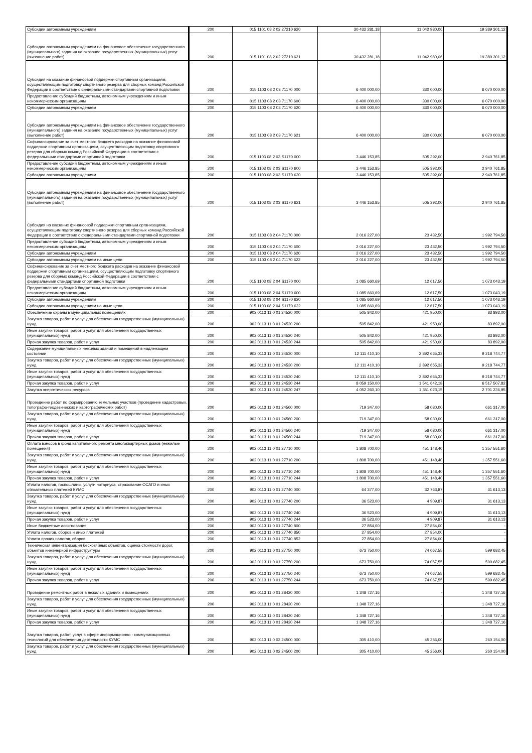| Субсидии автономным учреждениям | 200 | 015 1101 08 2 02 27210 620 | 30 432 281,18 | 11 042 980,06 | 19 389 301,12 |
| Субсидии автономным учреждениям на финансовое обеспечение государственного (муниципального) задания на оказание государственных (муниципальных) услуг (выполнение работ) | 200 | 015 1101 08 2 02 27210 621 | 30 432 281,18 | 11 042 980,06 | 19 389 301,12 |
| Субсидия на оказание финансовой поддержки спортивным организациям, осуществляющим подготовку спортивного резерва для сборных команд Российской Федерации в соответствие с федеральными стандартами спортивной подготовки | 200 | 015 1103 08 2 03 71170 000 | 6 400 000,00 | 330 000,00 | 6 070 000,00 |
| Предоставление субсидий бюджетным, автономным учреждениям и иным некоммерческим организациям | 200 | 015 1103 08 2 03 71170 600 | 6 400 000,00 | 330 000,00 | 6 070 000,00 |
| Субсидии автономным учреждениям | 200 | 015 1103 08 2 03 71170 620 | 6 400 000,00 | 330 000,00 | 6 070 000,00 |
| Субсидии автономным учреждениям на финансовое обеспечение государственного (муниципального) задания на оказание государственных (муниципальных) услуг (выполнение работ) | 200 | 015 1103 08 2 03 71170 621 | 6 400 000,00 | 330 000,00 | 6 070 000,00 |
| Софинансирование за счет местного бюджета расходов на оказание финансовой поддержки спортивным организациям, осуществляющим подготовку спортивного резерва для сборных команд Российской Федерации в соответствии с федеральными стандартами спортивной подготовки | 200 | 015 1103 08 2 03 S1170 000 | 3 446 153,85 | 505 392,00 | 2 940 761,85 |
| Предоставление субсидий бюджетным, автономным учреждениям и иным некоммерческим организациям | 200 | 015 1103 08 2 03 S1170 600 | 3 446 153,85 | 505 392,00 | 2 940 761,85 |
| Субсидии автономным учреждениям | 200 | 015 1103 08 2 03 S1170 620 | 3 446 153,85 | 505 392,00 | 2 940 761,85 |
| Субсидии автономным учреждениям на финансовое обеспечение государственного (муниципального) задания на оказание государственных (муниципальных) услуг (выполнение работ) | 200 | 015 1103 08 2 03 S1170 621 | 3 446 153,85 | 505 392,00 | 2 940 761,85 |
| Субсидия на оказание финансовой поддержки спортивным организациям, осуществляющим подготовку спортивного резерва для сборных команд Российской Федерации в соответствие с федеральными стандартами спортивной подготовки | 200 | 015 1103 08 2 04 71170 000 | 2 016 227,00 | 23 432,50 | 1 992 794,50 |
| Предоставление субсидий бюджетным, автономным учреждениям и иным некоммерческим организациям | 200 | 015 1103 08 2 04 71170 600 | 2 016 227,00 | 23 432,50 | 1 992 794,50 |
| Субсидии автономным учреждениям | 200 | 015 1103 08 2 04 71170 620 | 2 016 227,00 | 23 432,50 | 1 992 794,50 |
| Субсидии автономным учреждениям на иные цели | 200 | 015 1103 08 2 04 71170 622 | 2 016 227,00 | 23 432,50 | 1 992 794,50 |
| Софинансирование за счет местного бюджета расходов на оказание финансовой поддержки спортивным организациям, осуществляющим подготовку спортивного резерва для сборных команд Российской Федерации в соответствии с федеральными стандартами спортивной подготовки | 200 | 015 1103 08 2 04 S1170 000 | 1 085 660,69 | 12 617,50 | 1 073 043,19 |
| Предоставление субсидий бюджетным, автономным учреждениям и иным некоммерческим организациям | 200 | 015 1103 08 2 04 S1170 600 | 1 085 660,69 | 12 617,50 | 1 073 043,19 |
| Субсидии автономным учреждениям | 200 | 015 1103 08 2 04 S1170 620 | 1 085 660,69 | 12 617,50 | 1 073 043,19 |
| Субсидии автономным учреждениям на иные цели | 200 | 015 1103 08 2 04 S1170 622 | 1 085 660,69 | 12 617,50 | 1 073 043,19 |
| Обеспечение охраны в муниципальных помещениях | 200 | 902 0113 11 0 01 24520 000 | 505 842,00 | 421 950,00 | 83 892,00 |
| Закупка товаров, работ и услуг для обеспечения государственных (муниципальных) нужд | 200 | 902 0113 11 0 01 24520 200 | 505 842,00 | 421 950,00 | 83 892,00 |
| Иные закупки товаров, работ и услуг для обеспечения государственных (муниципальных) нужд | 200 | 902 0113 11 0 01 24520 240 | 505 842,00 | 421 950,00 | 83 892,00 |
| Прочая закупка товаров, работ и услуг | 200 | 902 0113 11 0 01 24520 244 | 505 842,00 | 421 950,00 | 83 892,00 |
| Содержание муниципальных нежилых зданий и помещений в надлежащем состоянии | 200 | 902 0113 11 0 01 24530 000 | 12 111 410,10 | 2 892 665,33 | 9 218 744,77 |
| Закупка товаров, работ и услуг для обеспечения государственных (муниципальных) нужд | 200 | 902 0113 11 0 01 24530 200 | 12 111 410,10 | 2 892 665,33 | 9 218 744,77 |
| Иные закупки товаров, работ и услуг для обеспечения государственных (муниципальных) нужд | 200 | 902 0113 11 0 01 24530 240 | 12 111 410,10 | 2 892 665,33 | 9 218 744,77 |
| Прочая закупка товаров, работ и услуг | 200 | 902 0113 11 0 01 24530 244 | 8 059 150,00 | 1 541 642,18 | 6 517 507,82 |
| Закупка энергетических ресурсов | 200 | 902 0113 11 0 01 24530 247 | 4 052 260,10 | 1 351 023,15 | 2 701 236,95 |
| Проведение работ по формированию земельных участков (проведение кадастровых, топографо-геодезических и картографических работ) | 200 | 902 0113 11 0 01 24560 000 | 719 347,00 | 58 030,00 | 661 317,00 |
| Закупка товаров, работ и услуг для обеспечения государственных (муниципальных) нужд | 200 | 902 0113 11 0 01 24560 200 | 719 347,00 | 58 030,00 | 661 317,00 |
| Иные закупки товаров, работ и услуг для обеспечения государственных (муниципальных) нужд | 200 | 902 0113 11 0 01 24560 240 | 719 347,00 | 58 030,00 | 661 317,00 |
| Прочая закупка товаров, работ и услуг | 200 | 902 0113 11 0 01 24560 244 | 719 347,00 | 58 030,00 | 661 317,00 |
| Оплата взносов в фонд капитального ремонта многоквартирных домов (нежилые помещения) | 200 | 902 0113 11 0 01 27710 000 | 1 808 700,00 | 451 148,40 | 1 357 551,60 |
| Закупка товаров, работ и услуг для обеспечения государственных (муниципальных) нужд | 200 | 902 0113 11 0 01 27710 200 | 1 808 700,00 | 451 148,40 | 1 357 551,60 |
| Иные закупки товаров, работ и услуг для обеспечения государственных (муниципальных) нужд | 200 | 902 0113 11 0 01 27710 240 | 1 808 700,00 | 451 148,40 | 1 357 551,60 |
| Прочая закупка товаров, работ и услуг | 200 | 902 0113 11 0 01 27710 244 | 1 808 700,00 | 451 148,40 | 1 357 551,60 |
| Уплата налогов, госпошлины, услуги нотариуса, страхование ОСАГО и иных обязательных платежей КУМС | 200 | 902 0113 11 0 01 27740 000 | 64 377,00 | 32 763,87 | 31 613,13 |
| Закупка товаров, работ и услуг для обеспечения государственных (муниципальных) нужд | 200 | 902 0113 11 0 01 27740 200 | 36 523,00 | 4 909,87 | 31 613,13 |
| Иные закупки товаров, работ и услуг для обеспечения государственных (муниципальных) нужд | 200 | 902 0113 11 0 01 27740 240 | 36 523,00 | 4 909,87 | 31 613,13 |
| Прочая закупка товаров, работ и услуг | 200 | 902 0113 11 0 01 27740 244 | 36 523,00 | 4 909,87 | 31 613,13 |
| Иные бюджетные ассигнования | 200 | 902 0113 11 0 01 27740 800 | 27 854,00 | 27 854,00 | - |
| Уплата налогов, сборов и иных платежей | 200 | 902 0113 11 0 01 27740 850 | 27 854,00 | 27 854,00 | - |
| Уплата прочих налогов, сборов | 200 | 902 0113 11 0 01 27740 852 | 27 854,00 | 27 854,00 | - |
| Техническая инвентаризация бесхозяйных объектов, оценка стоимости дорог, объектов инженерной инфраструктуры | 200 | 902 0113 11 0 01 27750 000 | 673 750,00 | 74 067,55 | 599 682,45 |
| Закупка товаров, работ и услуг для обеспечения государственных (муниципальных) нужд | 200 | 902 0113 11 0 01 27750 200 | 673 750,00 | 74 067,55 | 599 682,45 |
| Иные закупки товаров, работ и услуг для обеспечения государственных (муниципальных) нужд | 200 | 902 0113 11 0 01 27750 240 | 673 750,00 | 74 067,55 | 599 682,45 |
| Прочая закупка товаров, работ и услуг | 200 | 902 0113 11 0 01 27750 244 | 673 750,00 | 74 067,55 | 599 682,45 |
| Проведение ремонтных работ в нежилых зданиях и помещениях | 200 | 902 0113 11 0 01 28420 000 | 1 348 727,16 | - | 1 348 727,16 |
| Закупка товаров, работ и услуг для обеспечения государственных (муниципальных) нужд | 200 | 902 0113 11 0 01 28420 200 | 1 348 727,16 | - | 1 348 727,16 |
| Иные закупки товаров, работ и услуг для обеспечения государственных (муниципальных) нужд | 200 | 902 0113 11 0 01 28420 240 | 1 348 727,16 | - | 1 348 727,16 |
| Прочая закупка товаров, работ и услуг | 200 | 902 0113 11 0 01 28420 244 | 1 348 727,16 | - | 1 348 727,16 |
| Закупка товаров, работ, услуг в сфере информационно - коммуникационных технологий для обеспечения деятельности КУМС | 200 | 902 0113 11 0 02 24500 000 | 305 410,00 | 45 256,00 | 260 154,00 |
| Закупка товаров, работ и услуг для обеспечения государственных (муниципальных) нужд | 200 | 902 0113 11 0 02 24500 200 | 305 410,00 | 45 256,00 | 260 154,00 |